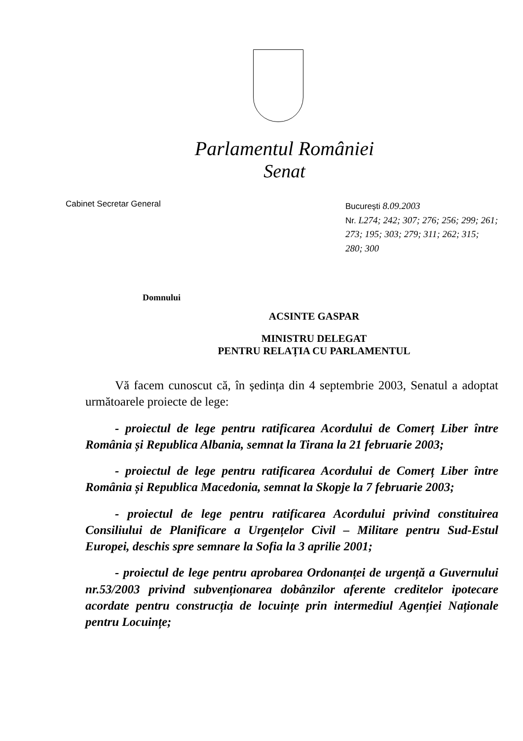Parlamentul României
Senat
Cabinet Secretar General
București 8.09.2003
Nr. L274; 242; 307; 276; 256; 299; 261; 273; 195; 303; 279; 311; 262; 315; 280; 300
Domnului
ACSINTE GASPAR
MINISTRU DELEGAT
PENTRU RELAȚIA CU PARLAMENTUL
Vă facem cunoscut că, în ședința din 4 septembrie 2003, Senatul a adoptat următoarele proiecte de lege:
- proiectul de lege pentru ratificarea Acordului de Comerț Liber între România și Republica Albania, semnat la Tirana la 21 februarie 2003;
- proiectul de lege pentru ratificarea Acordului de Comerț Liber între România și Republica Macedonia, semnat la Skopje la 7 februarie 2003;
- proiectul de lege pentru ratificarea Acordului privind constituirea Consiliului de Planificare a Urgențelor Civil – Militare pentru Sud-Estul Europei, deschis spre semnare la Sofia la 3 aprilie 2001;
- proiectul de lege pentru aprobarea Ordonanței de urgență a Guvernului nr.53/2003 privind subvenționarea dobânzilor aferente creditelor ipotecare acordate pentru construcția de locuințe prin intermediul Agenției Naționale pentru Locuințe;